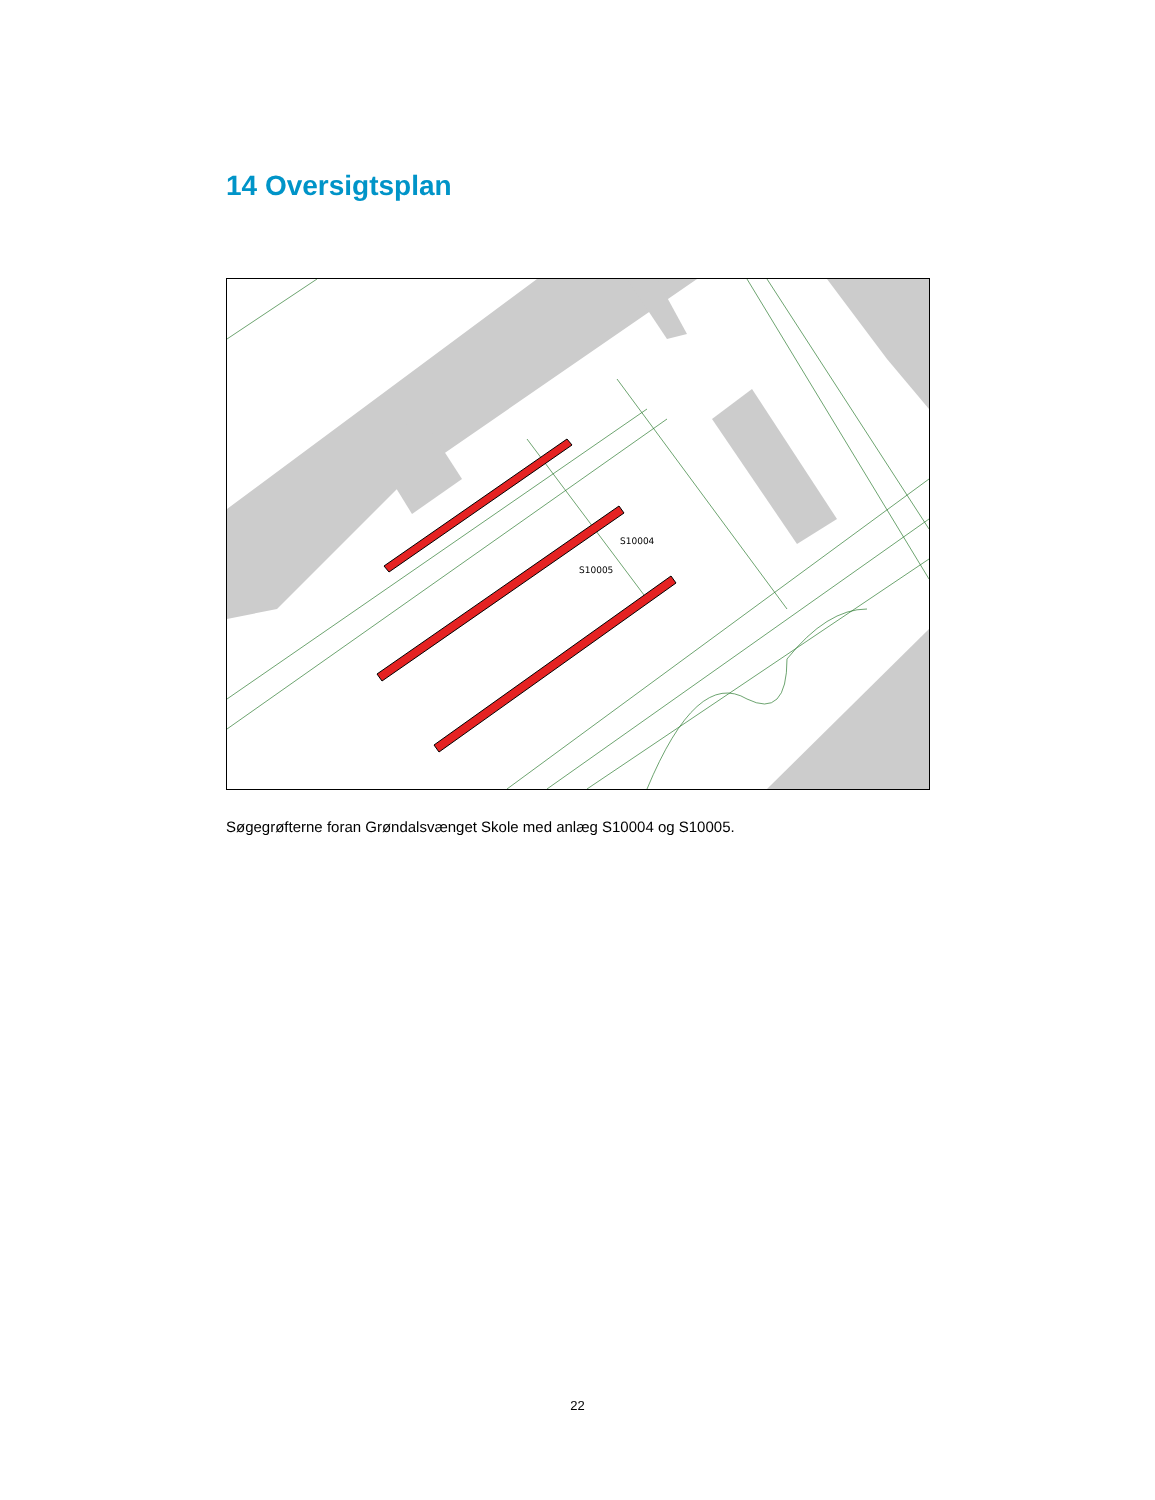14 Oversigtsplan
S10004
S10005
Søgegrøfterne foran Grøndalsvænget Skole med anlæg S10004 og S10005.
22